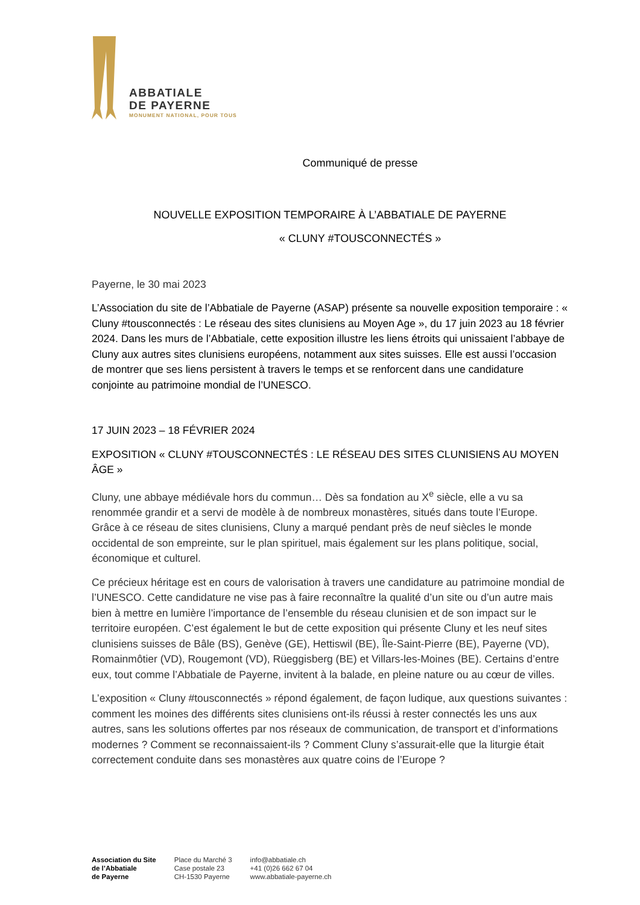ABBATIALE
DE PAYERNE
MONUMENT NATIONAL, POUR TOUS
Communiqué de presse
NOUVELLE EXPOSITION TEMPORAIRE À L’ABBATIALE DE PAYERNE
« CLUNY #TOUSCONNECTÉS »
Payerne, le 30 mai 2023
L’Association du site de l’Abbatiale de Payerne (ASAP) présente sa nouvelle exposition temporaire : « Cluny #tousconnectés : Le réseau des sites clunisiens au Moyen Age », du 17 juin 2023 au 18 février 2024. Dans les murs de l’Abbatiale, cette exposition illustre les liens étroits qui unissaient l’abbaye de Cluny aux autres sites clunisiens européens, notamment aux sites suisses. Elle est aussi l’occasion de montrer que ses liens persistent à travers le temps et se renforcent dans une candidature conjointe au patrimoine mondial de l’UNESCO.
17 JUIN 2023 – 18 FÉVRIER 2024
EXPOSITION « CLUNY #TOUSCONNECTÉS : LE RÉSEAU DES SITES CLUNISIENS AU MOYEN ÂGE »
Cluny, une abbaye médiévale hors du commun… Dès sa fondation au X<sup>e</sup> siècle, elle a vu sa renommée grandir et a servi de modèle à de nombreux monastères, situés dans toute l’Europe. Grâce à ce réseau de sites clunisiens, Cluny a marqué pendant près de neuf siècles le monde occidental de son empreinte, sur le plan spirituel, mais également sur les plans politique, social, économique et culturel.
Ce précieux héritage est en cours de valorisation à travers une candidature au patrimoine mondial de l’UNESCO. Cette candidature ne vise pas à faire reconnaître la qualité d’un site ou d’un autre mais bien à mettre en lumière l’importance de l’ensemble du réseau clunisien et de son impact sur le territoire européen. C’est également le but de cette exposition qui présente Cluny et les neuf sites clunisiens suisses de Bâle (BS), Genève (GE), Hettiswil (BE), Île-Saint-Pierre (BE), Payerne (VD), Romainmôtier (VD), Rougemont (VD), Rüeggisberg (BE) et Villars-les-Moines (BE). Certains d’entre eux, tout comme l’Abbatiale de Payerne, invitent à la balade, en pleine nature ou au cœur de villes.
L’exposition « Cluny #tousconnectés » répond également, de façon ludique, aux questions suivantes : comment les moines des différents sites clunisiens ont-ils réussi à rester connectés les uns aux autres, sans les solutions offertes par nos réseaux de communication, de transport et d’informations modernes ? Comment se reconnaissaient-ils ? Comment Cluny s’assurait-elle que la liturgie était correctement conduite dans ses monastères aux quatre coins de l’Europe ?
Association du Site
de l’Abbatiale
de Payerne
Place du Marché 3
Case postale 23
CH-1530 Payerne
info@abbatiale.ch
+41 (0)26 662 67 04
www.abbatiale-payerne.ch